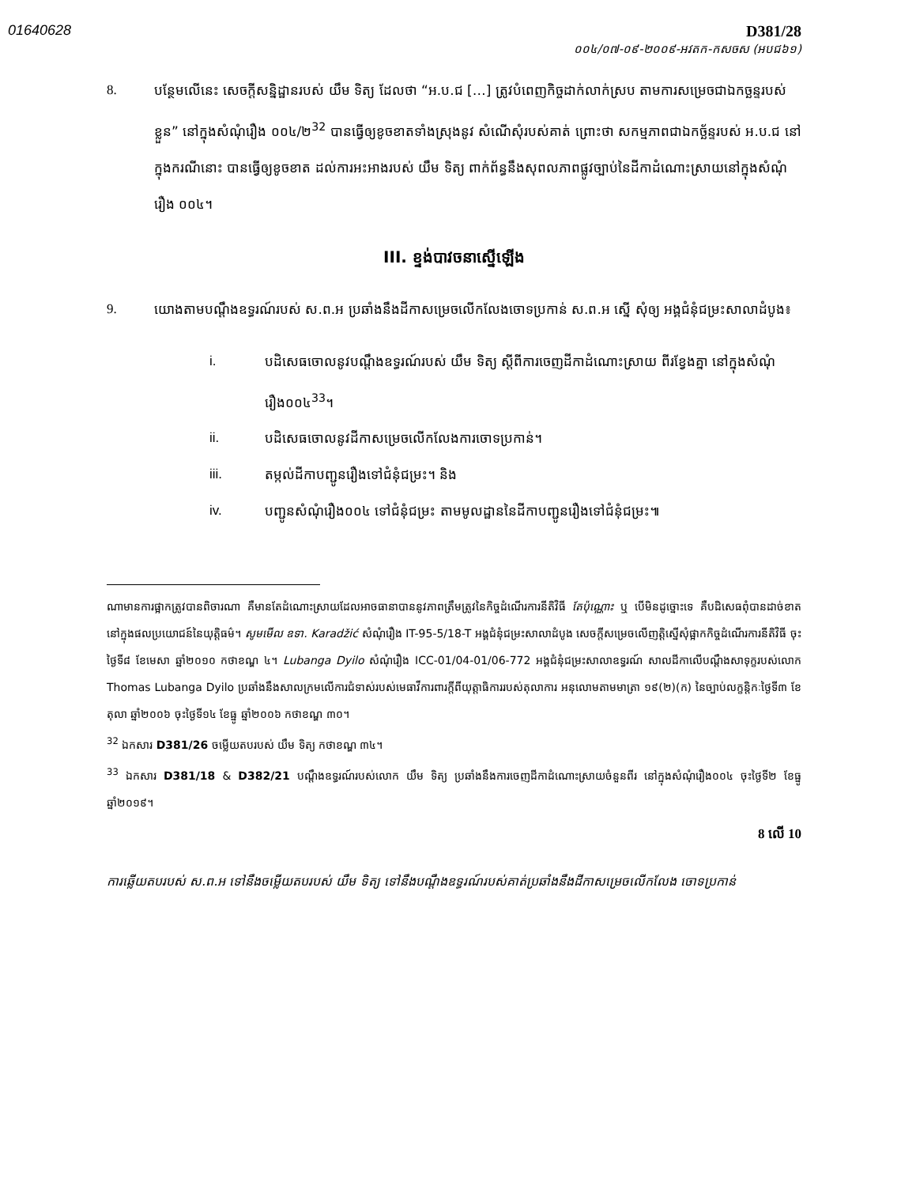01640628
D381/28
០០៤/០៧-០៩-២០០៩-អវតក-កសចស (អបជ៦១)
8. បន្ថែមលើនេះ សេចក្ដីសន្និដ្ឋានរបស់ យឹម ទិត្យ ដែលថា “អ.ប.ជ […] ត្រូវបំពេញកិច្ចដាក់លាក់ស្រប តាមការសម្រេចជាឯកច្ឆន្ទរបស់ខ្លួន” នៅក្នុងសំណុំរឿង ០០៤/២<sup>32</sup> បានធ្វើឲ្យខូចខាតទាំងស្រុងនូវ សំណើសុំរបស់គាត់ ព្រោះថា សកម្មភាពជាឯកច្ឆ័ន្ទរបស់ អ.ប.ជ នៅក្នុងករណីនោះ បានធ្វើឲ្យខូចខាត ដល់ការអះអាងរបស់ យឹម ទិត្យ ពាក់ព័ន្ធនឹងសុពលភាពផ្លូវច្បាប់នៃដីកាដំណោះស្រាយនៅក្នុងសំណុំ រឿង ០០៤។
III. ខ្ទង់បាវចនាស្នើឡើង
9. យោងតាមបណ្ដឹងឧទ្ធរណ៍របស់ ស.ព.អ ប្រឆាំងនឹងដីកាសម្រេចលើកលែងចោទប្រកាន់ ស.ព.អ ស្នើ សុំឲ្យ អង្គជំនុំជម្រះសាលាដំបូង៖
i. បដិសេធចោលនូវបណ្ដឹងឧទ្ធរណ៍របស់ យឹម ទិត្យ ស្ដីពីការចេញដីកាដំណោះស្រាយ ពីរខ្វែងគ្នា នៅក្នុងសំណុំរឿង០០៤<sup>33</sup>។
ii. បដិសេធចោលនូវដីកាសម្រេចលើកលែងការចោទប្រកាន់។
iii. តម្កល់ដីកាបញ្ជូនរឿងទៅជំនុំជម្រះ។ និង
iv. បញ្ជូនសំណុំរឿង០០៤ ទៅជំនុំជម្រះ តាមមូលដ្ឋាននៃដីកាបញ្ជូនរឿងទៅជំនុំជម្រះ៕
ណាមានការផ្អាកត្រូវបានពិចារណា គឺមានតែដំណោះស្រាយដែលអាចធានាបាននូវភាពត្រឹមត្រូវនៃកិច្ចដំណើរការនីតិវិធី តែប៉ុណ្ណោះ ឬ បើមិនដូច្នោះទេ គឺបដិសេធពុំបានដាច់ខាត នៅក្នុងផលប្រយោជន៍នៃយុត្តិធម៌។ សូមមើល ឧទា. Karadžić សំណុំរឿង IT-95-5/18-T អង្គជំនុំជម្រះសាលាដំបូង សេចក្ដីសម្រេចលើញត្តិស្នើសុំផ្អាកកិច្ចដំណើរការនីតិវិធី ចុះថ្ងៃទី៨ ខែមេសា ឆ្នាំ២០១០ កថាខណ្ឌ ៤។ Lubanga Dyilo សំណុំរឿង ICC-01/04-01/06-772 អង្គជំនុំជម្រះសាលាឧទ្ធរណ៍ សាលដីកាលើបណ្ដឹងសាទុក្ខរបស់លោក Thomas Lubanga Dyilo ប្រឆាំងនឹងសាលក្រមលើការជំទាស់របស់មេធាវីការពារក្ដីពីយុត្តាធិការរបស់តុលាការ អនុលោមតាមមាត្រា ១៩(២)(ក) នៃច្បាប់លក្ខន្តិកៈថ្ងៃទី៣ ខែតុលា ឆ្នាំ២០០៦ ចុះថ្ងៃទី១៤ ខែធ្នូ ឆ្នាំ២០០៦ កថាខណ្ឌ ៣០។
<sup>32</sup> ឯកសារ D381/26 ចម្លើយតបរបស់ យឹម ទិត្យ កថាខណ្ឌ ៣៤។
<sup>33</sup> ឯកសារ D381/18 & D382/21 បណ្ដឹងឧទ្ធរណ៍របស់លោក យឹម ទិត្យ ប្រឆាំងនឹងការចេញដីកាដំណោះស្រាយចំនួនពីរ នៅក្នុងសំណុំរឿង០០៤ ចុះថ្ងៃទី២ ខែធ្នូ ឆ្នាំ២០១៩។
8 លើ 10
ការឆ្លើយតបរបស់ ស.ព.អ ទៅនឹងចម្លើយតបរបស់ យឹម ទិត្យ ទៅនឹងបណ្ដឹងឧទ្ធរណ៍របស់គាត់ប្រឆាំងនឹងដីកាសម្រេចលើកលែង ចោទប្រកាន់